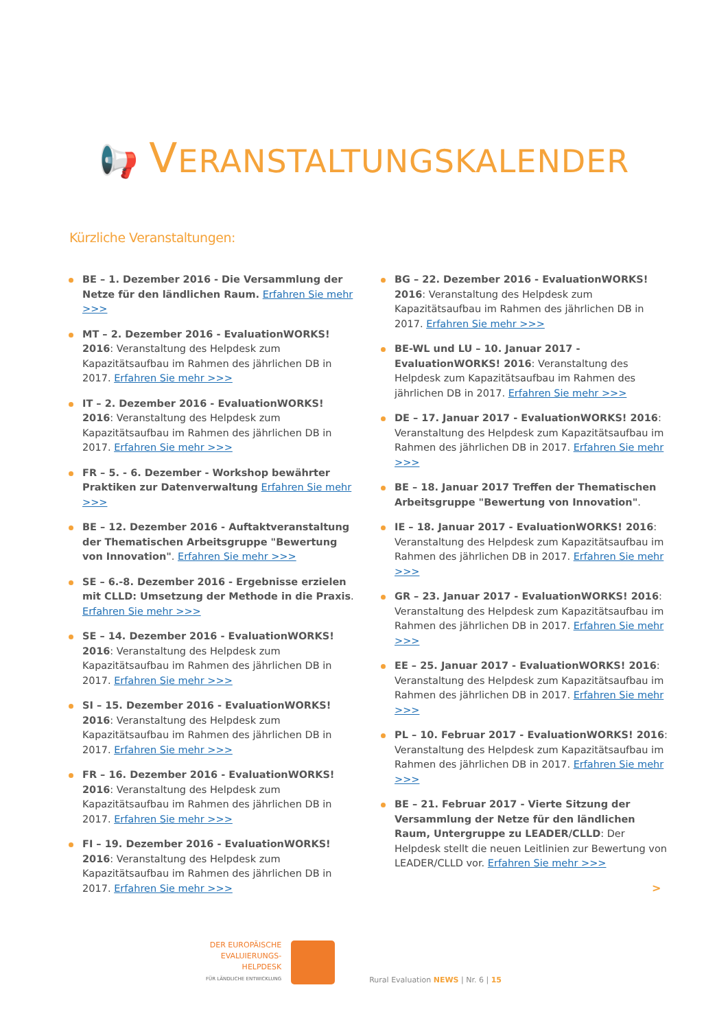📢 VERANSTALTUNGSKALENDER
Kürzliche Veranstaltungen:
BE – 1. Dezember 2016 - Die Versammlung der Netze für den ländlichen Raum. Erfahren Sie mehr >>>
MT – 2. Dezember 2016 - EvaluationWORKS! 2016: Veranstaltung des Helpdesk zum Kapazitätsaufbau im Rahmen des jährlichen DB in 2017. Erfahren Sie mehr >>>
IT – 2. Dezember 2016 - EvaluationWORKS! 2016: Veranstaltung des Helpdesk zum Kapazitätsaufbau im Rahmen des jährlichen DB in 2017. Erfahren Sie mehr >>>
FR – 5. - 6. Dezember - Workshop bewährter Praktiken zur Datenverwaltung Erfahren Sie mehr >>>
BE – 12. Dezember 2016 - Auftaktveranstaltung der Thematischen Arbeitsgruppe "Bewertung von Innovation". Erfahren Sie mehr >>>
SE – 6.-8. Dezember 2016 - Ergebnisse erzielen mit CLLD: Umsetzung der Methode in die Praxis. Erfahren Sie mehr >>>
SE – 14. Dezember 2016 - EvaluationWORKS! 2016: Veranstaltung des Helpdesk zum Kapazitätsaufbau im Rahmen des jährlichen DB in 2017. Erfahren Sie mehr >>>
SI – 15. Dezember 2016 - EvaluationWORKS! 2016: Veranstaltung des Helpdesk zum Kapazitätsaufbau im Rahmen des jährlichen DB in 2017. Erfahren Sie mehr >>>
FR – 16. Dezember 2016 - EvaluationWORKS! 2016: Veranstaltung des Helpdesk zum Kapazitätsaufbau im Rahmen des jährlichen DB in 2017. Erfahren Sie mehr >>>
FI – 19. Dezember 2016 - EvaluationWORKS! 2016: Veranstaltung des Helpdesk zum Kapazitätsaufbau im Rahmen des jährlichen DB in 2017. Erfahren Sie mehr >>>
BG – 22. Dezember 2016 - EvaluationWORKS! 2016: Veranstaltung des Helpdesk zum Kapazitätsaufbau im Rahmen des jährlichen DB in 2017. Erfahren Sie mehr >>>
BE-WL und LU – 10. Januar 2017 - EvaluationWORKS! 2016: Veranstaltung des Helpdesk zum Kapazitätsaufbau im Rahmen des jährlichen DB in 2017. Erfahren Sie mehr >>>
DE – 17. Januar 2017 - EvaluationWORKS! 2016: Veranstaltung des Helpdesk zum Kapazitätsaufbau im Rahmen des jährlichen DB in 2017. Erfahren Sie mehr >>>
BE – 18. Januar 2017 Treffen der Thematischen Arbeitsgruppe "Bewertung von Innovation".
IE – 18. Januar 2017 - EvaluationWORKS! 2016: Veranstaltung des Helpdesk zum Kapazitätsaufbau im Rahmen des jährlichen DB in 2017. Erfahren Sie mehr >>>
GR – 23. Januar 2017 - EvaluationWORKS! 2016: Veranstaltung des Helpdesk zum Kapazitätsaufbau im Rahmen des jährlichen DB in 2017. Erfahren Sie mehr >>>
EE – 25. Januar 2017 - EvaluationWORKS! 2016: Veranstaltung des Helpdesk zum Kapazitätsaufbau im Rahmen des jährlichen DB in 2017. Erfahren Sie mehr >>>
PL – 10. Februar 2017 - EvaluationWORKS! 2016: Veranstaltung des Helpdesk zum Kapazitätsaufbau im Rahmen des jährlichen DB in 2017. Erfahren Sie mehr >>>
BE – 21. Februar 2017 - Vierte Sitzung der Versammlung der Netze für den ländlichen Raum, Untergruppe zu LEADER/CLLD: Der Helpdesk stellt die neuen Leitlinien zur Bewertung von LEADER/CLLD vor. Erfahren Sie mehr >>>
>
DER EUROPÄISCHE
EVALUIERUNGS-
HELPDESK
FÜR LÄNDLICHE ENTWICKLUNG
Rural Evaluation NEWS | Nr. 6 | 15